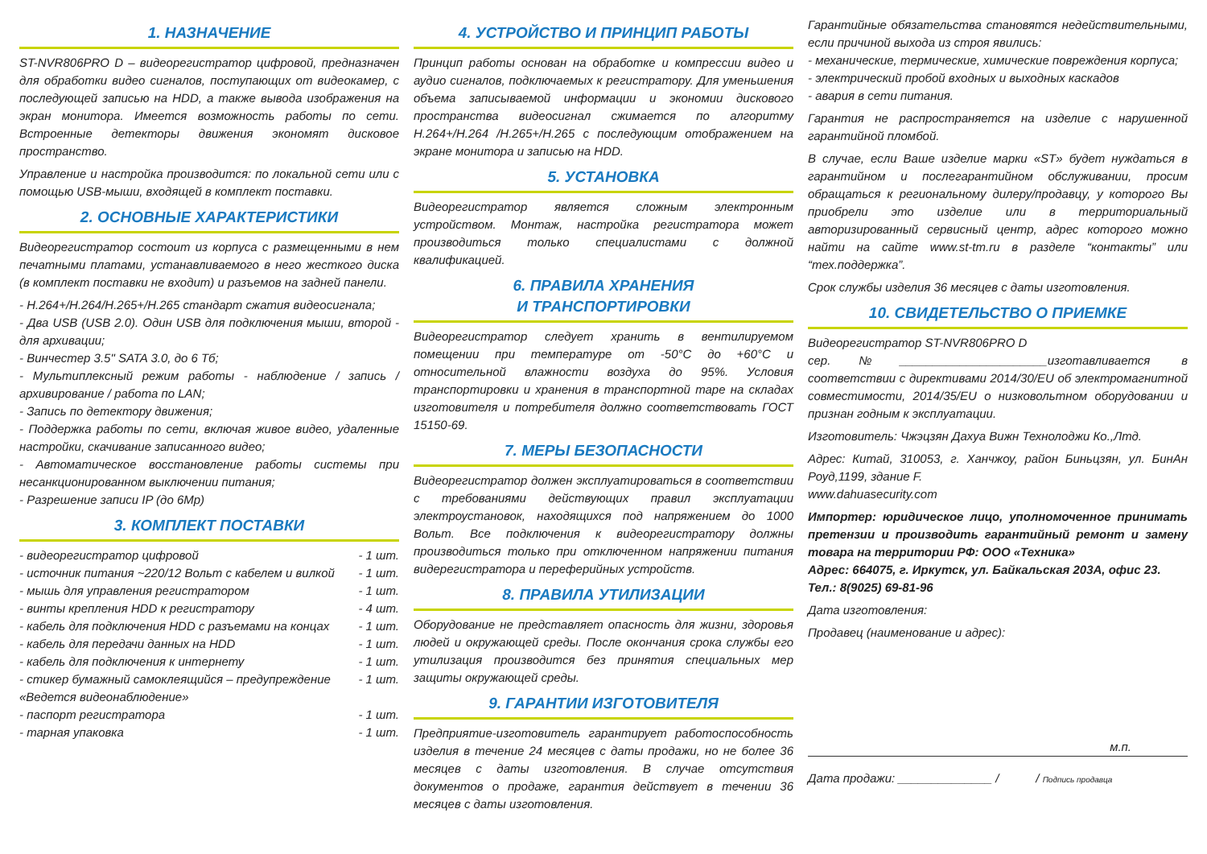1. НАЗНАЧЕНИЕ
ST-NVR806PRO D – видеорегистратор цифровой, предназначен для обработки видео сигналов, поступающих от видеокамер, с последующей записью на HDD, а также вывода изображения на экран монитора. Имеется возможность работы по сети. Встроенные детекторы движения экономят дисковое пространство.
Управление и настройка производится: по локальной сети или с помощью USB-мыши, входящей в комплект поставки.
2. ОСНОВНЫЕ ХАРАКТЕРИСТИКИ
Видеорегистратор состоит из корпуса с размещенными в нем печатными платами, устанавливаемого в него жесткого диска (в комплект поставки не входит) и разъемов на задней панели.
- H.264+/H.264/H.265+/H.265 стандарт сжатия видеосигнала;
- Два USB (USB 2.0). Один USB для подключения мыши, второй - для архивации;
- Винчестер 3.5" SATA 3.0, до 6 Тб;
- Мультиплексный режим работы - наблюдение / запись / архивирование / работа по LAN;
- Запись по детектору движения;
- Поддержка работы по сети, включая живое видео, удаленные настройки, скачивание записанного видео;
- Автоматическое восстановление работы системы при несанкционированном выключении питания;
- Разрешение записи IP (до 6Mp)
3. КОМПЛЕКТ ПОСТАВКИ
- видеорегистратор цифровой - 1 шт.
- источник питания ~220/12 Вольт с кабелем и вилкой - 1 шт.
- мышь для управления регистратором - 1 шт.
- винты крепления HDD к регистратору - 4 шт.
- кабель для подключения HDD с разъемами на концах - 1 шт.
- кабель для передачи данных на HDD - 1 шт.
- кабель для подключения к интернету - 1 шт.
- стикер бумажный самоклеящийся – предупреждение «Ведется видеонаблюдение» - 1 шт.
- паспорт регистратора - 1 шт.
- тарная упаковка - 1 шт.
4. УСТРОЙСТВО И ПРИНЦИП РАБОТЫ
Принцип работы основан на обработке и компрессии видео и аудио сигналов, подключаемых к регистратору. Для уменьшения объема записываемой информации и экономии дискового пространства видеосигнал сжимается по алгоритму H.264+/H.264 /H.265+/H.265 с последующим отображением на экране монитора и записью на HDD.
5. УСТАНОВКА
Видеорегистратор является сложным электронным устройством. Монтаж, настройка регистратора может производиться только специалистами с должной квалификацией.
6. ПРАВИЛА ХРАНЕНИЯ
И ТРАНСПОРТИРОВКИ
Видеорегистратор следует хранить в вентилируемом помещении при температуре от -50°С до +60°С и относительной влажности воздуха до 95%. Условия транспортировки и хранения в транспортной таре на складах изготовителя и потребителя должно соответствовать ГОСТ 15150-69.
7. МЕРЫ БЕЗОПАСНОСТИ
Видеорегистратор должен эксплуатироваться в соответствии с требованиями действующих правил эксплуатации электроустановок, находящихся под напряжением до 1000 Вольт. Все подключения к видеорегистратору должны производиться только при отключенном напряжении питания видерегистратора и переферийных устройств.
8. ПРАВИЛА УТИЛИЗАЦИИ
Оборудование не представляет опасность для жизни, здоровья людей и окружающей среды. После окончания срока службы его утилизация производится без принятия специальных мер защиты окружающей среды.
9. ГАРАНТИИ ИЗГОТОВИТЕЛЯ
Предприятие-изготовитель гарантирует работоспособность изделия в течение 24 месяцев с даты продажи, но не более 36 месяцев с даты изготовления. В случае отсутствия документов о продаже, гарантия действует в течении 36 месяцев с даты изготовления.
Гарантийные обязательства становятся недействительными, если причиной выхода из строя явились:
- механические, термические, химические повреждения корпуса;
- электрический пробой входных и выходных каскадов
- авария в сети питания.
Гарантия не распространяется на изделие с нарушенной гарантийной пломбой.
В случае, если Ваше изделие марки «ST» будет нуждаться в гарантийном и послегарантийном обслуживании, просим обращаться к региональному дилеру/продавцу, у которого Вы приобрели это изделие или в территориальный авторизированный сервисный центр, адрес которого можно найти на сайте www.st-tm.ru в разделе “контакты” или “тех.поддержка”.
Срок службы изделия 36 месяцев с даты изготовления.
10. СВИДЕТЕЛЬСТВО О ПРИЕМКЕ
Видеорегистратор ST-NVR806PRO D
сер.№______________________изготавливается в соответствии с директивами 2014/30/EU об электромагнитной совместимости, 2014/35/EU о низковольтном оборудовании и признан годным к эксплуатации.
Изготовитель: Чжэцзян Дахуа Вижн Технолоджи Ко.,Лтд.
Адрес: Китай, 310053, г. Ханчжоу, район Биньцзян, ул. БинАн Роуд,1199, здание F.
www.dahuasecurity.com
Импортер: юридическое лицо, уполномоченное принимать претензии и производить гарантийный ремонт и замену товара на территории РФ: ООО «Техника»
Адрес: 664075, г. Иркутск, ул. Байкальская 203А, офис 23.
Тел.: 8(9025) 69-81-96
Дата изготовления:
Продавец (наименование и адрес):
м.п.
Дата продажи: ______________ / / Подпись продавца